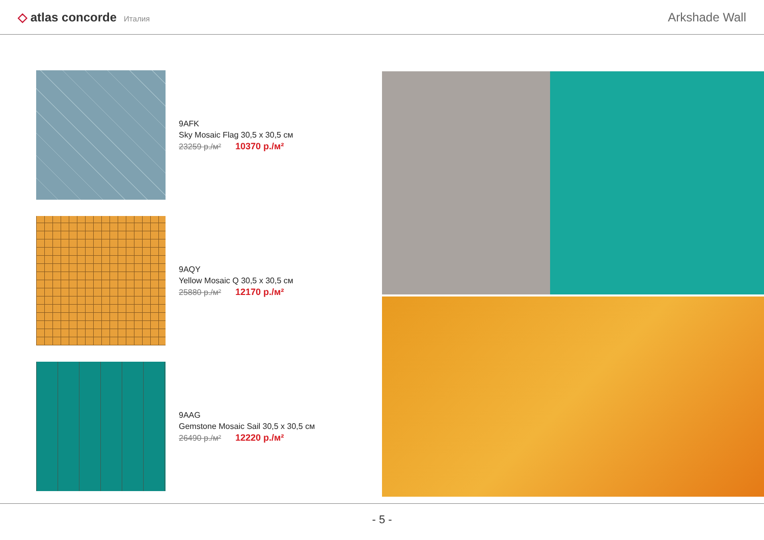◇ atlas concorde Италия
Arkshade Wall
9AFK
Sky Mosaic Flag 30,5 x 30,5 см
23259 р./м² 10370 р./м²
9AQY
Yellow Mosaic Q 30,5 x 30,5 см
25880 р./м² 12170 р./м²
9AAG
Gemstone Mosaic Sail 30,5 x 30,5 см
26490 р./м² 12220 р./м²
- 5 -